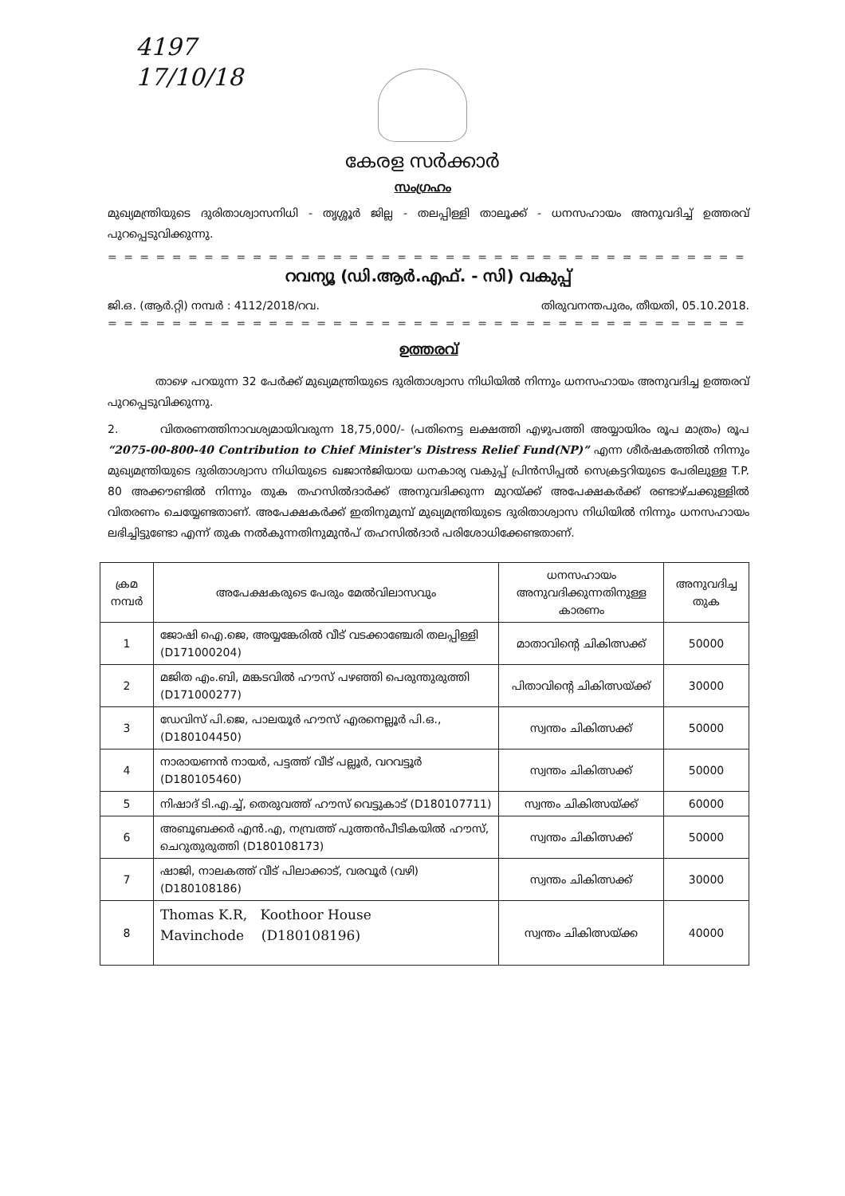4197
17/10/18
കേരള സർക്കാർ
സംഗ്രഹം
മുഖ്യമന്ത്രിയുടെ ദുരിതാശ്വാസനിധി - തൃശ്ശൂർ ജില്ല - തലപ്പിള്ളി താലൂക്ക് - ധനസഹായം അനുവദിച്ച് ഉത്തരവ് പുറപ്പെടുവിക്കുന്നു.
= = = = = = = = = = = = = = = = = = = = = = = = = = = = = = = = = = = = = = = = = = = = = = =
റവന്യൂ (ഡി.ആർ.എഫ്. - സി) വകുപ്പ്
ജി.ഒ. (ആർ.റ്റി) നമ്പർ : 4112/2018/റവ. തിരുവനന്തപുരം, തീയതി, 05.10.2018.
= = = = = = = = = = = = = = = = = = = = = = = = = = = = = = = = = = = = = = = = = = = = = = =
ഉത്തരവ്
താഴെ പറയുന്ന 32 പേർക്ക് മുഖ്യമന്ത്രിയുടെ ദുരിതാശ്വാസ നിധിയിൽ നിന്നും ധനസഹായം അനുവദിച്ച ഉത്തരവ് പുറപ്പെടുവിക്കുന്നു.
2. വിതരണത്തിനാവശ്യമായിവരുന്ന 18,75,000/- (പതിനെട്ട ലക്ഷത്തി എഴുപത്തി അയ്യായിരം രൂപ മാത്രം) രൂപ “2075-00-800-40 Contribution to Chief Minister's Distress Relief Fund(NP)” എന്ന ശീർഷകത്തിൽ നിന്നും മുഖ്യമന്ത്രിയുടെ ദുരിതാശ്വാസ നിധിയുടെ ഖജാൻജിയായ ധനകാര്യ വകുപ്പ് പ്രിൻസിപ്പൽ സെക്രട്ടറിയുടെ പേരിലുള്ള T.P. 80 അക്കൗണ്ടിൽ നിന്നും തുക തഹസിൽദാർക്ക് അനുവദിക്കുന്ന മുറയ്ക്ക് അപേക്ഷകർക്ക് രണ്ടാഴ്ചക്കുള്ളിൽ വിതരണം ചെയ്യേണ്ടതാണ്. അപേക്ഷകർക്ക് ഇതിനുമുമ്പ് മുഖ്യമന്ത്രിയുടെ ദുരിതാശ്വാസ നിധിയിൽ നിന്നും ധനസഹായം ലഭിച്ചിട്ടുണ്ടോ എന്ന് തുക നൽകുന്നതിനുമുൻപ് തഹസിൽദാർ പരിശോധിക്കേണ്ടതാണ്.
| ക്രമ നമ്പർ | അപേക്ഷകരുടെ പേരും മേൽവിലാസവും | ധനസഹായം അനുവദിക്കുന്നതിനുള്ള കാരണം | അനുവദിച്ച തുക |
| --- | --- | --- | --- |
| 1 | ജോഷി ഐ.ജെ, അയ്യങ്കേരിൽ വീട് വടക്കാഞ്ചേരി തലപ്പിള്ളി (D171000204) | മാതാവിന്റെ ചികിത്സക്ക് | 50000 |
| 2 | മജിത എം.ബി, മങ്കടവിൽ ഹൗസ് പഴഞ്ഞി പെരുന്തുരുത്തി (D171000277) | പിതാവിന്റെ ചികിത്സയ്ക്ക് | 30000 |
| 3 | ഡേവിസ് പി.ജെ, പാലയൂർ ഹൗസ് എരനെല്ലൂർ പി.ഒ., (D180104450) | സ്വന്തം ചികിത്സക്ക് | 50000 |
| 4 | നാരായണൻ നായർ, പട്ടത്ത് വീട് പല്ലൂർ, വറവട്ടൂർ (D180105460) | സ്വന്തം ചികിത്സക്ക് | 50000 |
| 5 | നിഷാദ് ടി.എ.ച്ച്, തെരുവത്ത് ഹൗസ് വെട്ടുകാട് (D180107711) | സ്വന്തം ചികിത്സയ്ക്ക് | 60000 |
| 6 | അബൂബക്കർ എൻ.എ, നമ്പ്രത്ത് പുത്തൻപീടികയിൽ ഹൗസ്, ചെറുതുരുത്തി (D180108173) | സ്വന്തം ചികിത്സക്ക് | 50000 |
| 7 | ഷാജി, നാലകത്ത് വീട് പിലാക്കാട്, വരവൂർ (വഴി) (D180108186) | സ്വന്തം ചികിത്സക്ക് | 30000 |
| 8 | Thomas K.R, Koothoor House Mavinchode (D180108196) | സ്വന്തം ചികിത്സയ്ക്ക | 40000 |